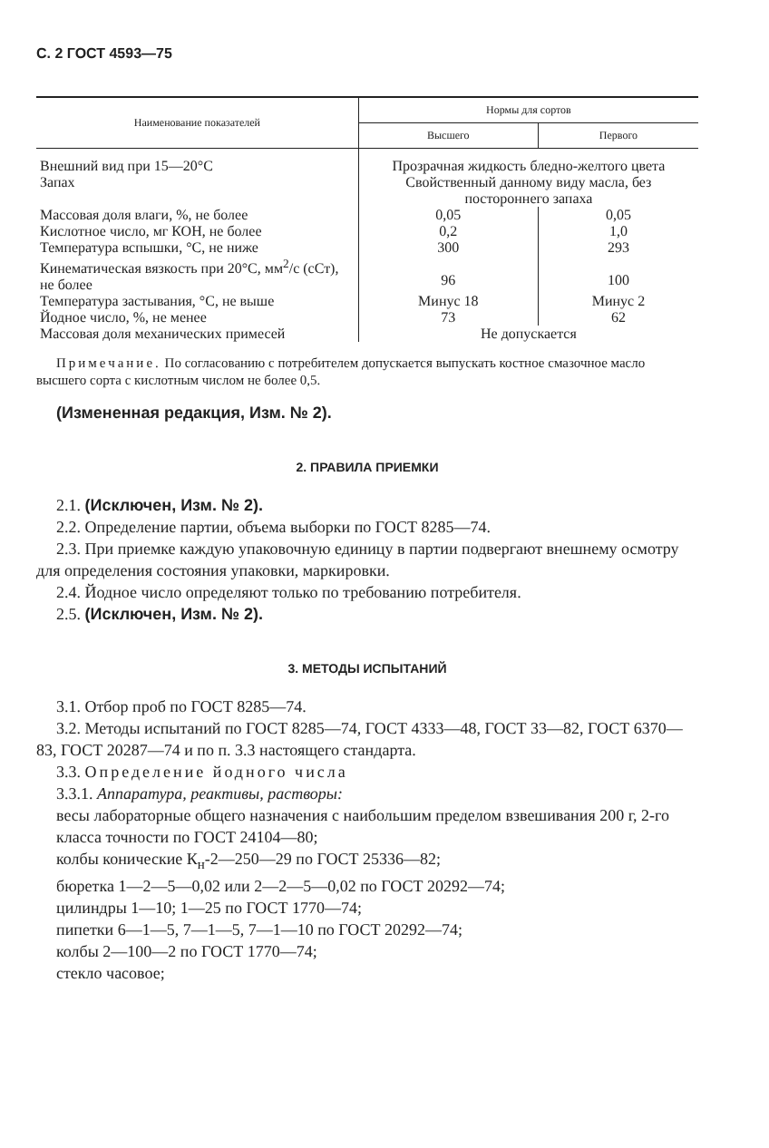С. 2 ГОСТ 4593—75
| Наименование показателей | Нормы для сортов | |
| --- | --- | --- |
| | Высшего | Первого |
| Внешний вид при 15—20°С | Прозрачная жидкость бледно-желтого цвета | |
| Запах | Свойственный данному виду масла, без постороннего запаха | |
| Массовая доля влаги, %, не более | 0,05 | 0,05 |
| Кислотное число, мг КОН, не более | 0,2 | 1,0 |
| Температура вспышки, °С, не ниже | 300 | 293 |
| Кинематическая вязкость при 20°С, мм<sup>2</sup>/с (сСт), не более | 96 | 100 |
| Температура застывания, °С, не выше | Минус 18 | Минус 2 |
| Йодное число, %, не менее | 73 | 62 |
| Массовая доля механических примесей | Не допускается | |
Примечание. По согласованию с потребителем допускается выпускать костное смазочное масло высшего сорта с кислотным числом не более 0,5.
(Измененная редакция, Изм. № 2).
2. ПРАВИЛА ПРИЕМКИ
2.1. (Исключен, Изм. № 2).
2.2. Определение партии, объема выборки по ГОСТ 8285—74.
2.3. При приемке каждую упаковочную единицу в партии подвергают внешнему осмотру для определения состояния упаковки, маркировки.
2.4. Йодное число определяют только по требованию потребителя.
2.5. (Исключен, Изм. № 2).
3. МЕТОДЫ ИСПЫТАНИЙ
3.1. Отбор проб по ГОСТ 8285—74.
3.2. Методы испытаний по ГОСТ 8285—74, ГОСТ 4333—48, ГОСТ 33—82, ГОСТ 6370—83, ГОСТ 20287—74 и по п. 3.3 настоящего стандарта.
3.3. Определение йодного числа
3.3.1. Аппаратура, реактивы, растворы:
весы лабораторные общего назначения с наибольшим пределом взвешивания 200 г, 2-го класса точности по ГОСТ 24104—80;
колбы конические К<sub>н</sub>-2—250—29 по ГОСТ 25336—82;
бюретка 1—2—5—0,02 или 2—2—5—0,02 по ГОСТ 20292—74;
цилиндры 1—10; 1—25 по ГОСТ 1770—74;
пипетки 6—1—5, 7—1—5, 7—1—10 по ГОСТ 20292—74;
колбы 2—100—2 по ГОСТ 1770—74;
стекло часовое;